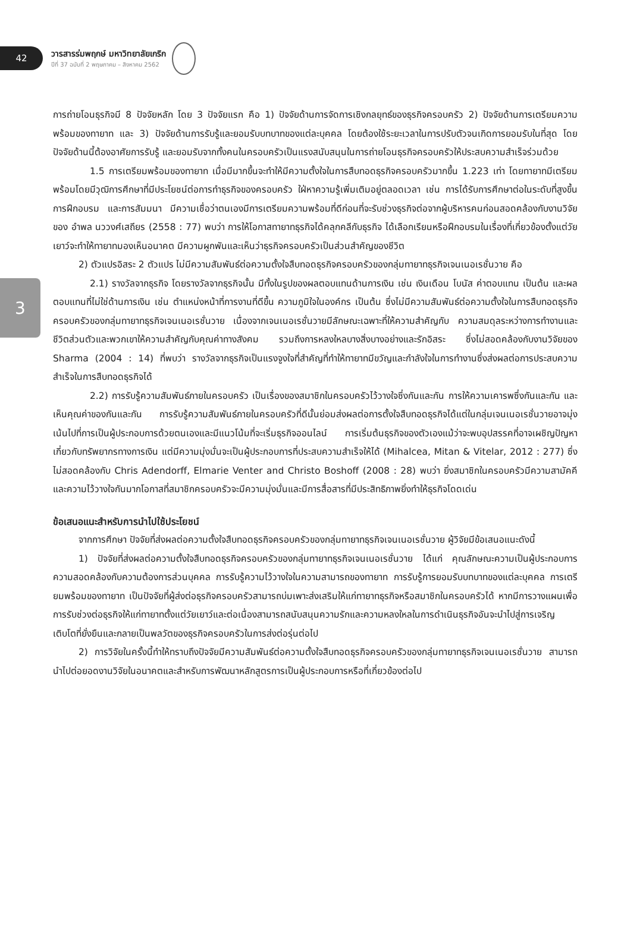42
วารสารร่มพฤกษ์ มหาวิทยาลัยเกริก
ปีที่ 37 ฉบับที่ 2 พฤษภาคม – สิงหาคม 2562
3
การถ่ายโอนธุรกิจมี 8 ปัจจัยหลัก โดย 3 ปัจจัยแรก คือ 1) ปัจจัยด้านการจัดการเชิงกลยุทธ์ของธุรกิจครอบครัว 2) ปัจจัยด้านการเตรียมความพร้อมของทายาท และ 3) ปัจจัยด้านการรับรู้และยอมรับบทบาทของแต่ละบุคคล โดยต้องใช้ระยะเวลาในการปรับตัวจนเกิดการยอมรับในที่สุด โดยปัจจัยด้านนี้ต้องอาศัยการรับรู้ และยอมรับจากทั้งคนในครอบครัวเป็นแรงสนับสนุนในการถ่ายโอนธุรกิจครอบครัวให้ประสบความสำเร็จร่วมด้วย
1.5 การเตรียมพร้อมของทายาท เมื่อมีมากขึ้นจะทำให้มีความตั้งใจในการสืบทอดธุรกิจครอบครัวมากขึ้น 1.223 เท่า โดยทายาทมีเตรียมพร้อมโดยมีวุฒิการศึกษาที่มีประโยชน์ต่อการทำธุรกิจของครอบครัว ใฝ่หาความรู้เพิ่มเติมอยู่ตลอดเวลา เช่น การได้รับการศึกษาต่อในระดับที่สูงขึ้น การฝึกอบรม และการสัมมนา มีความเชื่อว่าตนเองมีการเตรียมความพร้อมที่ดีก่อนที่จะรับช่วงธุรกิจต่อจากผู้บริหารคนก่อนสอดคล้องกับงานวิจัยของ อำพล นววงศ์เสถียร (2558 : 77) พบว่า การให้โอกาสทายาทธุรกิจได้คลุกคลีกับธุรกิจ ได้เลือกเรียนหรือฝึกอบรมในเรื่องที่เกี่ยวข้องตั้งแต่วัยเยาว์จะทำให้ทายาทมองเห็นอนาคต มีความผูกพันและเห็นว่าธุรกิจครอบครัวเป็นส่วนสำคัญของชีวิต
2) ตัวแปรอิสระ 2 ตัวแปร ไม่มีความสัมพันธ์ต่อความตั้งใจสืบทอดธุรกิจครอบครัวของกลุ่มทายาทธุรกิจเจนเนอเรชั่นวาย คือ
2.1) รางวัลจากธุรกิจ โดยรางวัลจากธุรกิจนั้น มีทั้งในรูปของผลตอบแทนด้านการเงิน เช่น เงินเดือน โบนัส ค่าตอบแทน เป็นต้น และผลตอบแทนที่ไม่ใช่ด้านการเงิน เช่น ตำแหน่งหน้าที่การงานที่ดีขึ้น ความภูมิใจในองค์กร เป็นต้น ซึ่งไม่มีความสัมพันธ์ต่อความตั้งใจในการสืบทอดธุรกิจครอบครัวของกลุ่มทายาทธุรกิจเจนเนอเรชั่นวาย เนื่องจากเจนเนอเรชั่นวายมีลักษณะเฉพาะที่ให้ความสำคัญกับ ความสมดุลระหว่างการทำงานและชีวิตส่วนตัวและพวกเขาให้ความสำคัญกับคุณค่าทางสังคม รวมถึงการหลงใหลบางสิ่งบางอย่างและรักอิสระ ซึ่งไม่สอดคล้องกับงานวิจัยของ Sharma (2004 : 14) ที่พบว่า รางวัลจากธุรกิจเป็นแรงจูงใจที่สำคัญที่ทำให้ทายาทมีขวัญและกำลังใจในการทำงานซึ่งส่งผลต่อการประสบความสำเร็จในการสืบทอดธุรกิจได้
2.2) การรับรู้ความสัมพันธ์ภายในครอบครัว เป็นเรื่องของสมาชิกในครอบครัวไว้วางใจซึ่งกันและกัน การให้ความเคารพซึ่งกันและกัน และเห็นคุณค่าของกันและกัน การรับรู้ความสัมพันธ์ภายในครอบครัวที่ดีนั้นย่อมส่งผลต่อการตั้งใจสืบทอดธุรกิจได้แต่ในกลุ่มเจนเนอเรชั่นวายอาจมุ่งเน้นไปที่การเป็นผู้ประกอบการด้วยตนเองและมีแนวโน้มที่จะเริ่มธุรกิจออนไลน์ การเริ่มต้นธุรกิจของตัวเองแม้ว่าจะพบอุปสรรคที่อาจเผชิญปัญหาเกี่ยวกับทรัพยากรทางการเงิน แต่มีความมุ่งมั่นจะเป็นผู้ประกอบการที่ประสบความสำเร็จให้ได้ (Mihalcea, Mitan & Vitelar, 2012 : 277) ซึ่งไม่สอดคล้องกับ Chris Adendorff, Elmarie Venter and Christo Boshoff (2008 : 28) พบว่า ยิ่งสมาชิกในครอบครัวมีความสามัคคีและความไว้วางใจกันมากโอกาสที่สมาชิกครอบครัวจะมีความมุ่งมั่นและมีการสื่อสารที่มีประสิทธิภาพยิ่งทำให้ธุรกิจโดดเด่น
ข้อเสนอแนะสำหรับการนำไปใช้ประโยชน์
จากการศึกษา ปัจจัยที่ส่งผลต่อความตั้งใจสืบทอดธุรกิจครอบครัวของกลุ่มทายาทธุรกิจเจนเนอเรชั่นวาย ผู้วิจัยมีข้อเสนอแนะดังนี้
1) ปัจจัยที่ส่งผลต่อความตั้งใจสืบทอดธุรกิจครอบครัวของกลุ่มทายาทธุรกิจเจนเนอเรชั่นวาย ได้แก่ คุณลักษณะความเป็นผู้ประกอบการ ความสอดคล้องกับความต้องการส่วนบุคคล การรับรู้ความไว้วางใจในความสามารถของทายาท การรับรู้การยอมรับบทบาทของแต่ละบุคคล การเตรียมพร้อมของทายาท เป็นปัจจัยที่ผู้ส่งต่อธุรกิจครอบครัวสามารถบ่มเพาะส่งเสริมให้แก่ทายาทธุรกิจหรือสมาชิกในครอบครัวได้ หากมีการวางแผนเพื่อการรับช่วงต่อธุรกิจให้แก่ทายาทตั้งแต่วัยเยาว์และต่อเนื่องสามารถสนับสนุนความรักและความหลงใหลในการดำเนินธุรกิจอันจะนำไปสู่การเจริญเติบโตที่ยั่งยืนและกลายเป็นพลวัตของธุรกิจครอบครัวในการส่งต่อรุ่นต่อไป
2) การวิจัยในครั้งนี้ทำให้ทราบถึงปัจจัยมีความสัมพันธ์ต่อความตั้งใจสืบทอดธุรกิจครอบครัวของกลุ่มทายาทธุรกิจเจนเนอเรชั่นวาย สามารถนำไปต่อยอดงานวิจัยในอนาคตและสำหรับการพัฒนาหลักสูตรการเป็นผู้ประกอบการหรือที่เกี่ยวข้องต่อไป